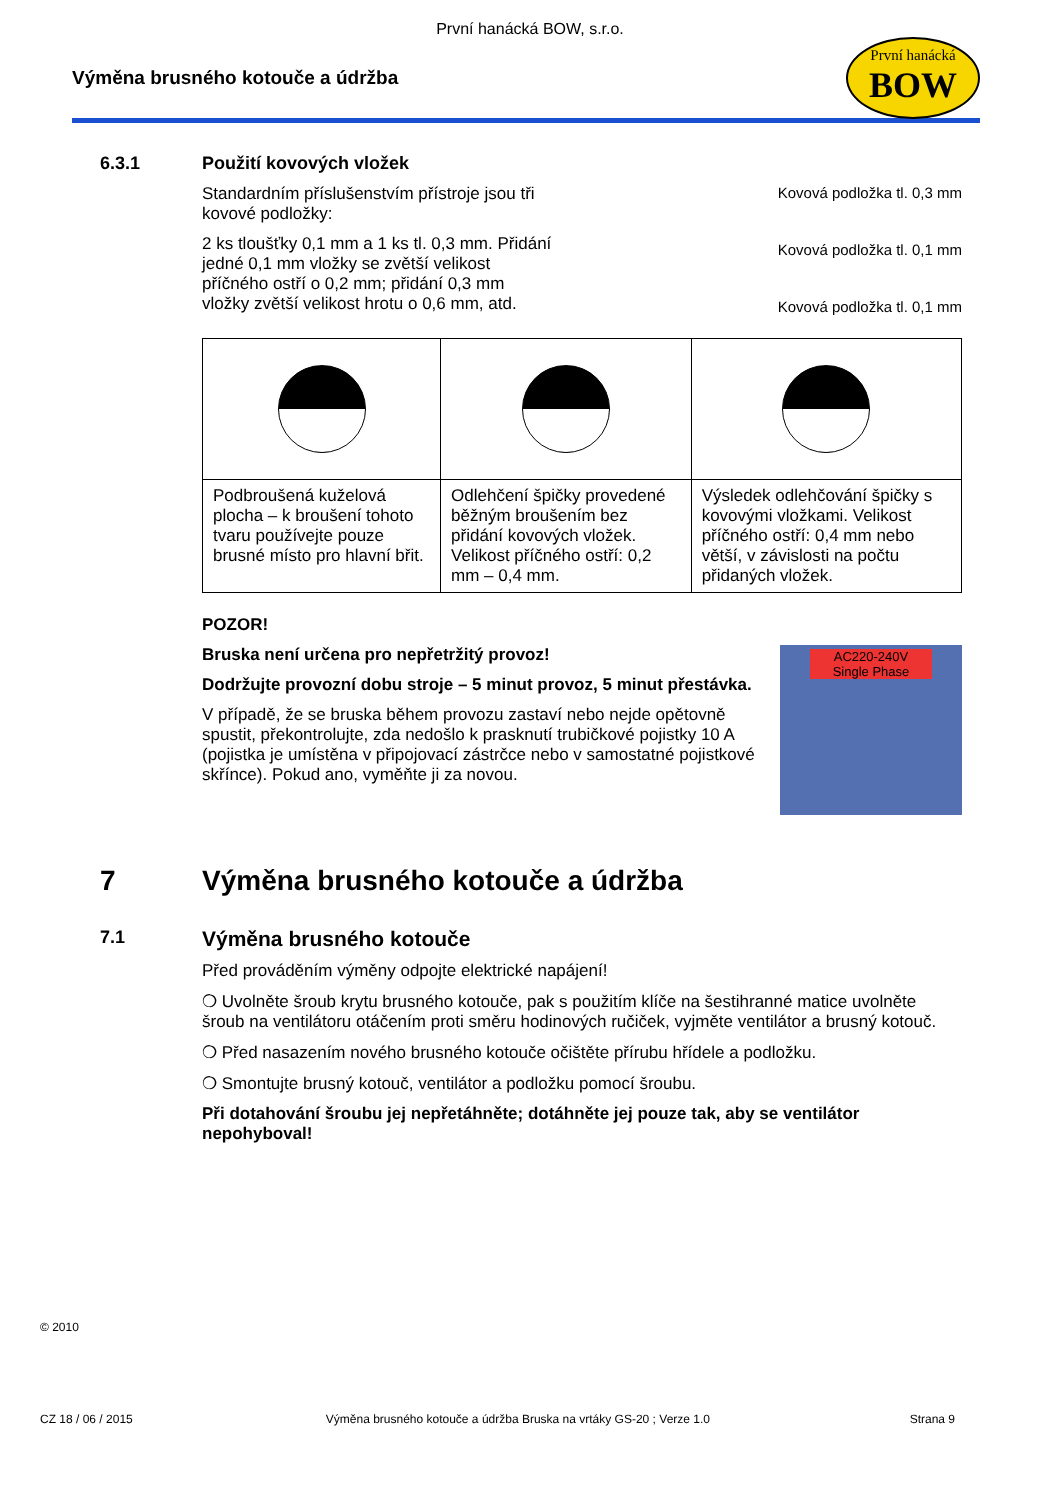První hanácká BOW, s.r.o.
Výměna brusného kotouče a údržba
První hanácká
BOW
6.3.1 Použití kovových vložek
Standardním příslušenstvím přístroje jsou tři kovové podložky:
2 ks tloušťky 0,1 mm a 1 ks tl. 0,3 mm. Přidání jedné 0,1 mm vložky se zvětší velikost příčného ostří o 0,2 mm; přidání 0,3 mm vložky zvětší velikost hrotu o 0,6 mm, atd.
Kovová podložka tl. 0,3 mm
Kovová podložka tl. 0,1 mm
Kovová podložka tl. 0,1 mm
| Podbroušená kuželová plocha – k broušení tohoto tvaru používejte pouze brusné místo pro hlavní břit. | Odlehčení špičky provedené běžným broušením bez přidání kovových vložek. Velikost příčného ostří: 0,2 mm – 0,4 mm. | Výsledek odlehčování špičky s kovovými vložkami. Velikost příčného ostří: 0,4 mm nebo větší, v závislosti na počtu přidaných vložek. |
POZOR!
Bruska není určena pro nepřetržitý provoz!
Dodržujte provozní dobu stroje – 5 minut provoz, 5 minut přestávka.
V případě, že se bruska během provozu zastaví nebo nejde opětovně spustit, překontrolujte, zda nedošlo k prasknutí trubičkové pojistky 10 A (pojistka je umístěna v připojovací zástrčce nebo v samostatné pojistkové skřínce). Pokud ano, vyměňte ji za novou.
AC220-240V
Single Phase
7 Výměna brusného kotouče a údržba
7.1
Výměna brusného kotouče
Před prováděním výměny odpojte elektrické napájení!
❍ Uvolněte šroub krytu brusného kotouče, pak s použitím klíče na šestihranné matice uvolněte šroub na ventilátoru otáčením proti směru hodinových ručiček, vyjměte ventilátor a brusný kotouč.
❍ Před nasazením nového brusného kotouče očištěte přírubu hřídele a podložku.
❍ Smontujte brusný kotouč, ventilátor a podložku pomocí šroubu.
Při dotahování šroubu jej nepřetáhněte; dotáhněte jej pouze tak, aby se ventilátor nepohyboval!
© 2010
CZ 18 / 06 / 2015 Výměna brusného kotouče a údržba Bruska na vrtáky GS-20 ; Verze 1.0 Strana 9